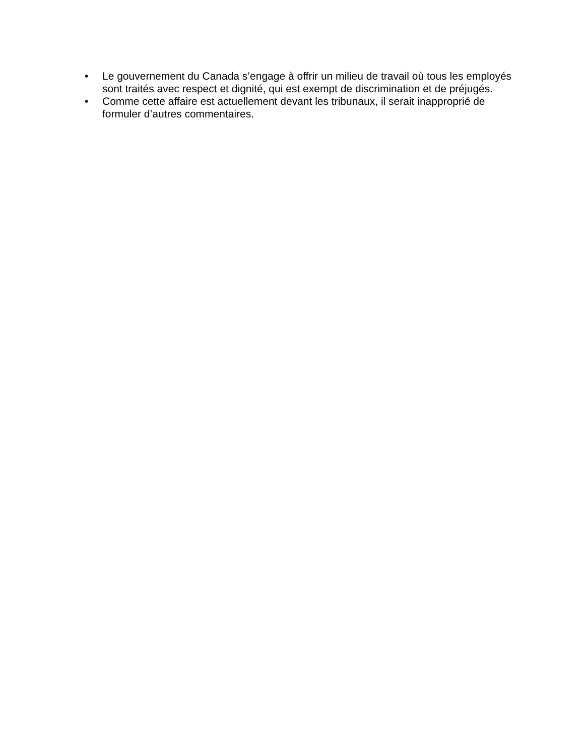• Le gouvernement du Canada s’engage à offrir un milieu de travail où tous les employés sont traités avec respect et dignité, qui est exempt de discrimination et de préjugés.
• Comme cette affaire est actuellement devant les tribunaux, il serait inapproprié de formuler d’autres commentaires.